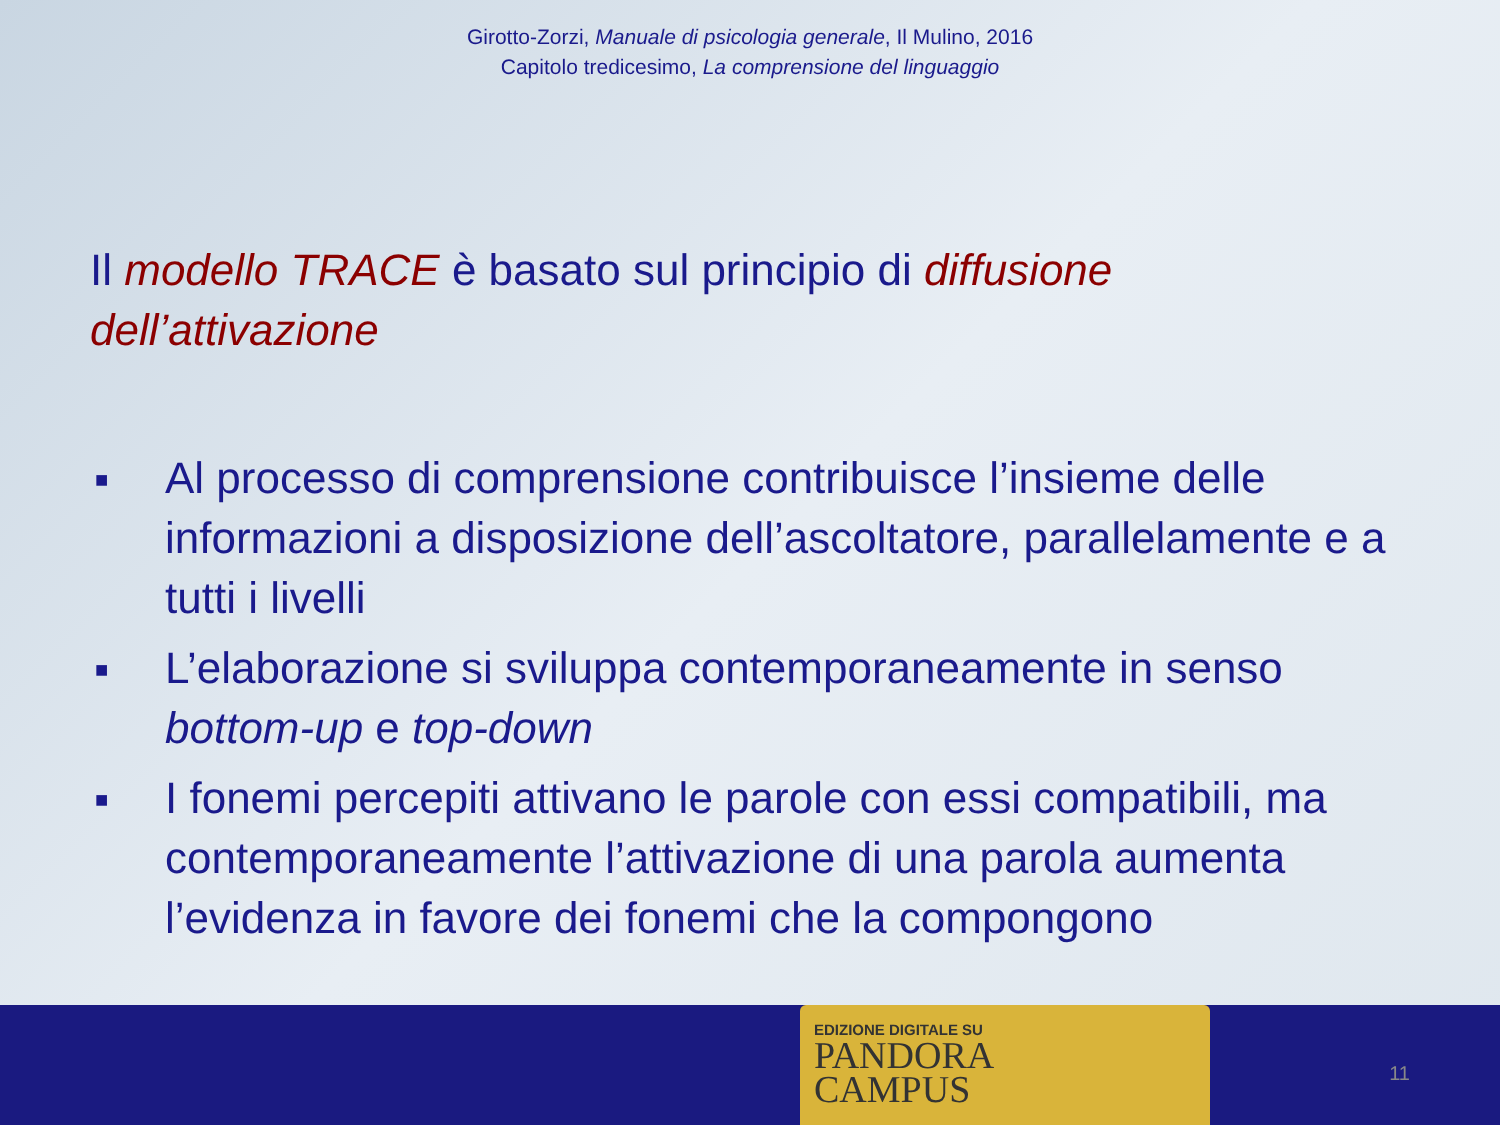Girotto-Zorzi, Manuale di psicologia generale, Il Mulino, 2016
Capitolo tredicesimo, La comprensione del linguaggio
Il modello TRACE è basato sul principio di diffusione dell’attivazione
■ Al processo di comprensione contribuisce l’insieme delle informazioni a disposizione dell’ascoltatore, parallelamente e a tutti i livelli
■ L’elaborazione si sviluppa contemporaneamente in senso bottom-up e top-down
■ I fonemi percepiti attivano le parole con essi compatibili, ma contemporaneamente l’attivazione di una parola aumenta l’evidenza in favore dei fonemi che la compongono
EDIZIONE DIGITALE SU
PANDORA
CAMPUS
11